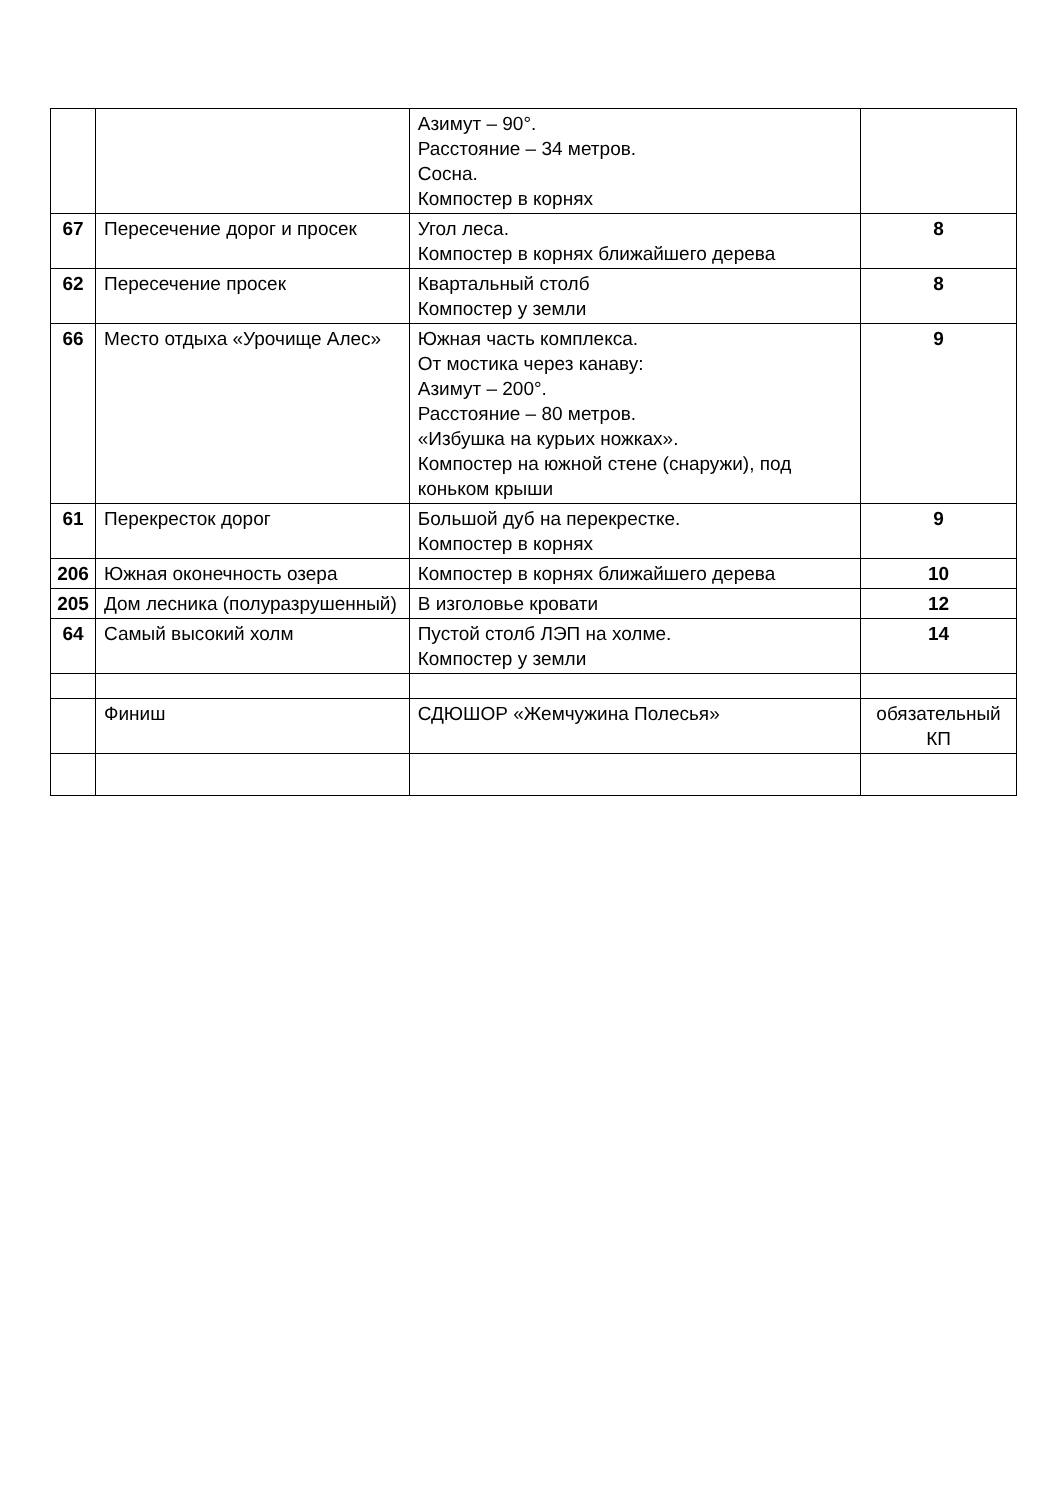| | | Азимут – 90°. Расстояние – 34 метров. Сосна. Компостер в корнях | |
| 67 | Пересечение дорог и просек | Угол леса. Компостер в корнях ближайшего дерева | 8 |
| 62 | Пересечение просек | Квартальный столб Компостер у земли | 8 |
| 66 | Место отдыха «Урочище Алес» | Южная часть комплекса. От мостика через канаву: Азимут – 200°. Расстояние – 80 метров. «Избушка на курьих ножках». Компостер на южной стене (снаружи), под коньком крыши | 9 |
| 61 | Перекресток дорог | Большой дуб на перекрестке. Компостер в корнях | 9 |
| 206 | Южная оконечность озера | Компостер в корнях ближайшего дерева | 10 |
| 205 | Дом лесника (полуразрушенный) | В изголовье кровати | 12 |
| 64 | Самый высокий холм | Пустой столб ЛЭП на холме. Компостер у земли | 14 |
| | Финиш | СДЮШОР «Жемчужина Полесья» | обязательный КП |